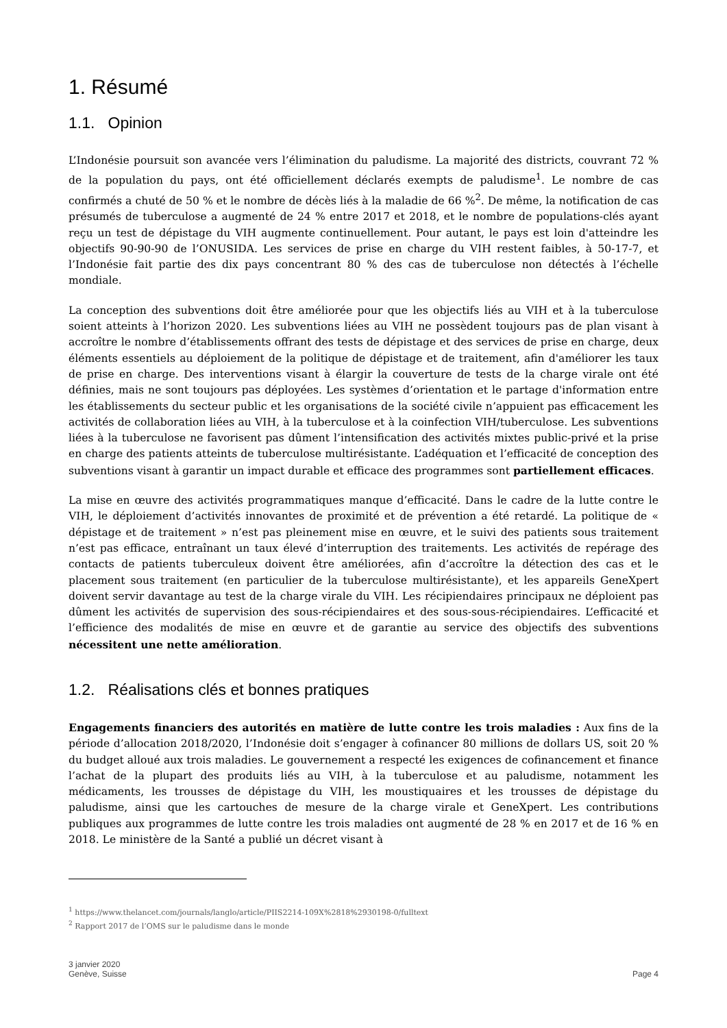1. Résumé
1.1. Opinion
L’Indonésie poursuit son avancée vers l’élimination du paludisme. La majorité des districts, couvrant 72 % de la population du pays, ont été officiellement déclarés exempts de paludisme<sup>1</sup>. Le nombre de cas confirmés a chuté de 50 % et le nombre de décès liés à la maladie de 66 %<sup>2</sup>. De même, la notification de cas présumés de tuberculose a augmenté de 24 % entre 2017 et 2018, et le nombre de populations-clés ayant reçu un test de dépistage du VIH augmente continuellement. Pour autant, le pays est loin d'atteindre les objectifs 90-90-90 de l’ONUSIDA. Les services de prise en charge du VIH restent faibles, à 50-17-7, et l’Indonésie fait partie des dix pays concentrant 80 % des cas de tuberculose non détectés à l’échelle mondiale.
La conception des subventions doit être améliorée pour que les objectifs liés au VIH et à la tuberculose soient atteints à l’horizon 2020. Les subventions liées au VIH ne possèdent toujours pas de plan visant à accroître le nombre d’établissements offrant des tests de dépistage et des services de prise en charge, deux éléments essentiels au déploiement de la politique de dépistage et de traitement, afin d'améliorer les taux de prise en charge. Des interventions visant à élargir la couverture de tests de la charge virale ont été définies, mais ne sont toujours pas déployées. Les systèmes d’orientation et le partage d'information entre les établissements du secteur public et les organisations de la société civile n’appuient pas efficacement les activités de collaboration liées au VIH, à la tuberculose et à la coinfection VIH/tuberculose. Les subventions liées à la tuberculose ne favorisent pas dûment l’intensification des activités mixtes public-privé et la prise en charge des patients atteints de tuberculose multirésistante. L’adéquation et l’efficacité de conception des subventions visant à garantir un impact durable et efficace des programmes sont partiellement efficaces.
La mise en œuvre des activités programmatiques manque d’efficacité. Dans le cadre de la lutte contre le VIH, le déploiement d’activités innovantes de proximité et de prévention a été retardé. La politique de « dépistage et de traitement » n’est pas pleinement mise en œuvre, et le suivi des patients sous traitement n’est pas efficace, entraînant un taux élevé d’interruption des traitements. Les activités de repérage des contacts de patients tuberculeux doivent être améliorées, afin d’accroître la détection des cas et le placement sous traitement (en particulier de la tuberculose multirésistante), et les appareils GeneXpert doivent servir davantage au test de la charge virale du VIH. Les récipiendaires principaux ne déploient pas dûment les activités de supervision des sous-récipiendaires et des sous-sous-récipiendaires. L’efficacité et l’efficience des modalités de mise en œuvre et de garantie au service des objectifs des subventions nécessitent une nette amélioration.
1.2. Réalisations clés et bonnes pratiques
Engagements financiers des autorités en matière de lutte contre les trois maladies : Aux fins de la période d’allocation 2018/2020, l’Indonésie doit s’engager à cofinancer 80 millions de dollars US, soit 20 % du budget alloué aux trois maladies. Le gouvernement a respecté les exigences de cofinancement et finance l’achat de la plupart des produits liés au VIH, à la tuberculose et au paludisme, notamment les médicaments, les trousses de dépistage du VIH, les moustiquaires et les trousses de dépistage du paludisme, ainsi que les cartouches de mesure de la charge virale et GeneXpert. Les contributions publiques aux programmes de lutte contre les trois maladies ont augmenté de 28 % en 2017 et de 16 % en 2018. Le ministère de la Santé a publié un décret visant à
<sup>1</sup> https://www.thelancet.com/journals/langlo/article/PIIS2214-109X%2818%2930198-0/fulltext
<sup>2</sup> Rapport 2017 de l’OMS sur le paludisme dans le monde
3 janvier 2020
Genève, Suisse
Page 4